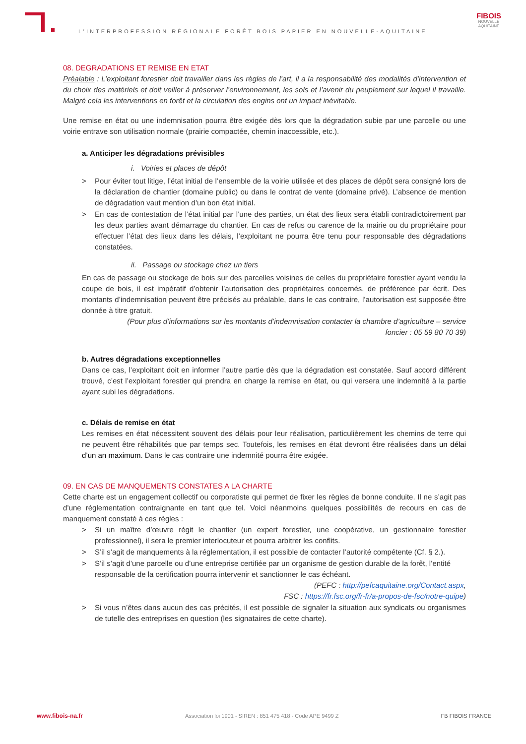L’INTERPROFESSION RÉGIONALE FORÊT BOIS PAPIER EN NOUVELLE-AQUITAINE
FIBOIS
NOUVELLE
AQUITAINE
08. DEGRADATIONS ET REMISE EN ETAT
Préalable : L’exploitant forestier doit travailler dans les règles de l’art, il a la responsabilité des modalités d’intervention et du choix des matériels et doit veiller à préserver l’environnement, les sols et l’avenir du peuplement sur lequel il travaille. Malgré cela les interventions en forêt et la circulation des engins ont un impact inévitable.
Une remise en état ou une indemnisation pourra être exigée dès lors que la dégradation subie par une parcelle ou une voirie entrave son utilisation normale (prairie compactée, chemin inaccessible, etc.).
a. Anticiper les dégradations prévisibles
i. Voiries et places de dépôt
> Pour éviter tout litige, l’état initial de l’ensemble de la voirie utilisée et des places de dépôt sera consigné lors de la déclaration de chantier (domaine public) ou dans le contrat de vente (domaine privé). L’absence de mention de dégradation vaut mention d’un bon état initial.
> En cas de contestation de l’état initial par l’une des parties, un état des lieux sera établi contradictoirement par les deux parties avant démarrage du chantier. En cas de refus ou carence de la mairie ou du propriétaire pour effectuer l’état des lieux dans les délais, l’exploitant ne pourra être tenu pour responsable des dégradations constatées.
ii. Passage ou stockage chez un tiers
En cas de passage ou stockage de bois sur des parcelles voisines de celles du propriétaire forestier ayant vendu la coupe de bois, il est impératif d’obtenir l’autorisation des propriétaires concernés, de préférence par écrit. Des montants d’indemnisation peuvent être précisés au préalable, dans le cas contraire, l’autorisation est supposée être donnée à titre gratuit.
(Pour plus d’informations sur les montants d’indemnisation contacter la chambre d’agriculture – service
foncier : 05 59 80 70 39)
b. Autres dégradations exceptionnelles
Dans ce cas, l’exploitant doit en informer l’autre partie dès que la dégradation est constatée. Sauf accord différent trouvé, c’est l’exploitant forestier qui prendra en charge la remise en état, ou qui versera une indemnité à la partie ayant subi les dégradations.
c. Délais de remise en état
Les remises en état nécessitent souvent des délais pour leur réalisation, particulièrement les chemins de terre qui ne peuvent être réhabilités que par temps sec. Toutefois, les remises en état devront être réalisées dans un délai d’un an maximum. Dans le cas contraire une indemnité pourra être exigée.
09. EN CAS DE MANQUEMENTS CONSTATES A LA CHARTE
Cette charte est un engagement collectif ou corporatiste qui permet de fixer les règles de bonne conduite. Il ne s’agit pas d’une réglementation contraignante en tant que tel. Voici néanmoins quelques possibilités de recours en cas de manquement constaté à ces règles :
> Si un maître d’œuvre régit le chantier (un expert forestier, une coopérative, un gestionnaire forestier professionnel), il sera le premier interlocuteur et pourra arbitrer les conflits.
> S’il s’agit de manquements à la réglementation, il est possible de contacter l’autorité compétente (Cf. § 2.).
> S’il s’agit d’une parcelle ou d’une entreprise certifiée par un organisme de gestion durable de la forêt, l’entité responsable de la certification pourra intervenir et sanctionner le cas échéant.
(PEFC : http://pefcaquitaine.org/Contact.aspx,
FSC : https://fr.fsc.org/fr-fr/a-propos-de-fsc/notre-quipe)
> Si vous n’êtes dans aucun des cas précités, il est possible de signaler la situation aux syndicats ou organismes de tutelle des entreprises en question (les signataires de cette charte).
www.fibois-na.fr Association loi 1901 - SIREN : 851 475 418 - Code APE 9499 Z FB FIBOIS FRANCE